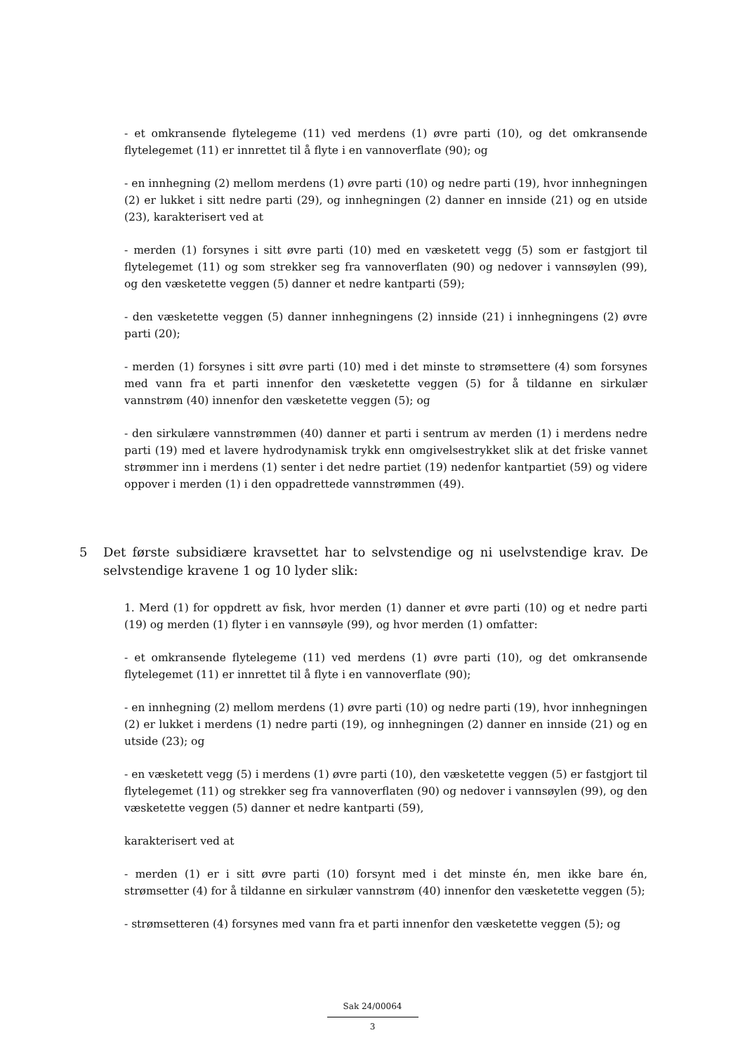- et omkransende flytelegeme (11) ved merdens (1) øvre parti (10), og det omkransende flytelegemet (11) er innrettet til å flyte i en vannoverflate (90); og
- en innhegning (2) mellom merdens (1) øvre parti (10) og nedre parti (19), hvor innhegningen (2) er lukket i sitt nedre parti (29), og innhegningen (2) danner en innside (21) og en utside (23), karakterisert ved at
- merden (1) forsynes i sitt øvre parti (10) med en væsketett vegg (5) som er fastgjort til flytelegemet (11) og som strekker seg fra vannoverflaten (90) og nedover i vannsøylen (99), og den væsketette veggen (5) danner et nedre kantparti (59);
- den væsketette veggen (5) danner innhegningens (2) innside (21) i innhegningens (2) øvre parti (20);
- merden (1) forsynes i sitt øvre parti (10) med i det minste to strømsettere (4) som forsynes med vann fra et parti innenfor den væsketette veggen (5) for å tildanne en sirkulær vannstrøm (40) innenfor den væsketette veggen (5); og
- den sirkulære vannstrømmen (40) danner et parti i sentrum av merden (1) i merdens nedre parti (19) med et lavere hydrodynamisk trykk enn omgivelsestrykket slik at det friske vannet strømmer inn i merdens (1) senter i det nedre partiet (19) nedenfor kantpartiet (59) og videre oppover i merden (1) i den oppadrettede vannstrømmen (49).
5 Det første subsidiære kravsettet har to selvstendige og ni uselvstendige krav. De selvstendige kravene 1 og 10 lyder slik:
1. Merd (1) for oppdrett av fisk, hvor merden (1) danner et øvre parti (10) og et nedre parti (19) og merden (1) flyter i en vannsøyle (99), og hvor merden (1) omfatter:
- et omkransende flytelegeme (11) ved merdens (1) øvre parti (10), og det omkransende flytelegemet (11) er innrettet til å flyte i en vannoverflate (90);
- en innhegning (2) mellom merdens (1) øvre parti (10) og nedre parti (19), hvor innhegningen (2) er lukket i merdens (1) nedre parti (19), og innhegningen (2) danner en innside (21) og en utside (23); og
- en væsketett vegg (5) i merdens (1) øvre parti (10), den væsketette veggen (5) er fastgjort til flytelegemet (11) og strekker seg fra vannoverflaten (90) og nedover i vannsøylen (99), og den væsketette veggen (5) danner et nedre kantparti (59),
karakterisert ved at
- merden (1) er i sitt øvre parti (10) forsynt med i det minste én, men ikke bare én, strømsetter (4) for å tildanne en sirkulær vannstrøm (40) innenfor den væsketette veggen (5);
- strømsetteren (4) forsynes med vann fra et parti innenfor den væsketette veggen (5); og
Sak 24/00064
3